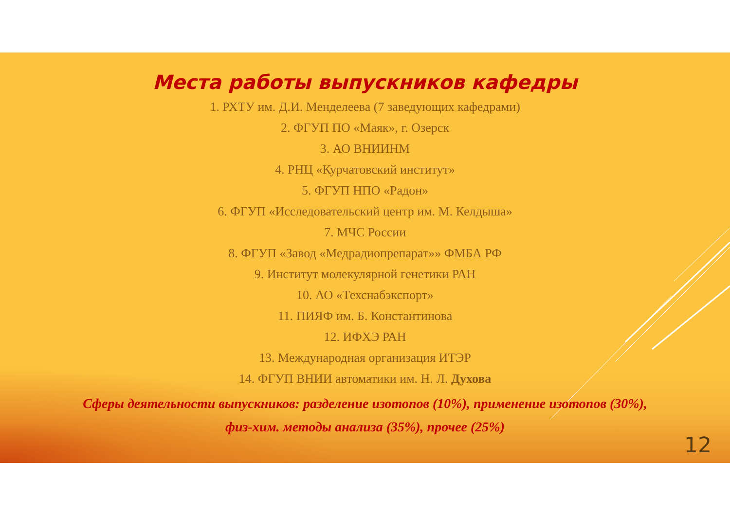Места работы выпускников кафедры
1. РХТУ им. Д.И. Менделеева (7 заведующих кафедрами)
2. ФГУП ПО «Маяк», г. Озерск
3. АО ВНИИНМ
4. РНЦ «Курчатовский институт»
5. ФГУП НПО «Радон»
6. ФГУП «Исследовательский центр им. М. Келдыша»
7. МЧС России
8. ФГУП «Завод «Медрадиопрепарат»» ФМБА РФ
9. Институт молекулярной генетики РАН
10. АО «Техснабэкспорт»
11. ПИЯФ им. Б. Константинова
12. ИФХЭ РАН
13. Международная организация ИТЭР
14. ФГУП ВНИИ автоматики им. Н. Л. Духова
Сферы деятельности выпускников: разделение изотопов (10%), применение изотопов (30%),
физ-хим. методы анализа (35%), прочее (25%)
12